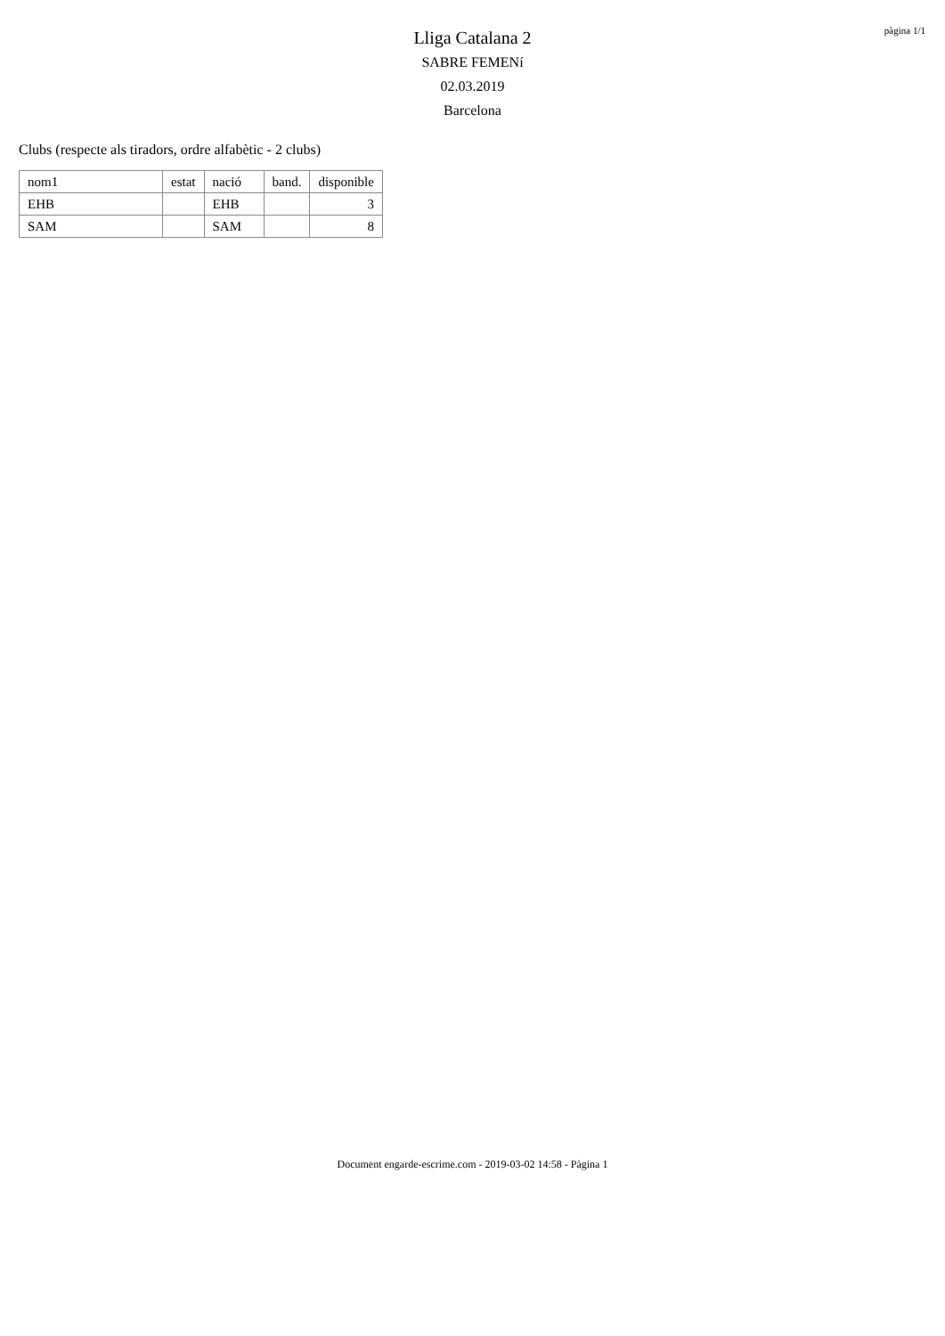pàgina 1/1
Lliga Catalana 2
SABRE FEMENí
02.03.2019
Barcelona
Clubs (respecte als tiradors, ordre alfabètic - 2 clubs)
| nom1 | estat | nació | band. | disponible |
| --- | --- | --- | --- | --- |
| EHB | | EHB | | 3 |
| SAM | | SAM | | 8 |
Document engarde-escrime.com - 2019-03-02 14:58 - Pàgina 1